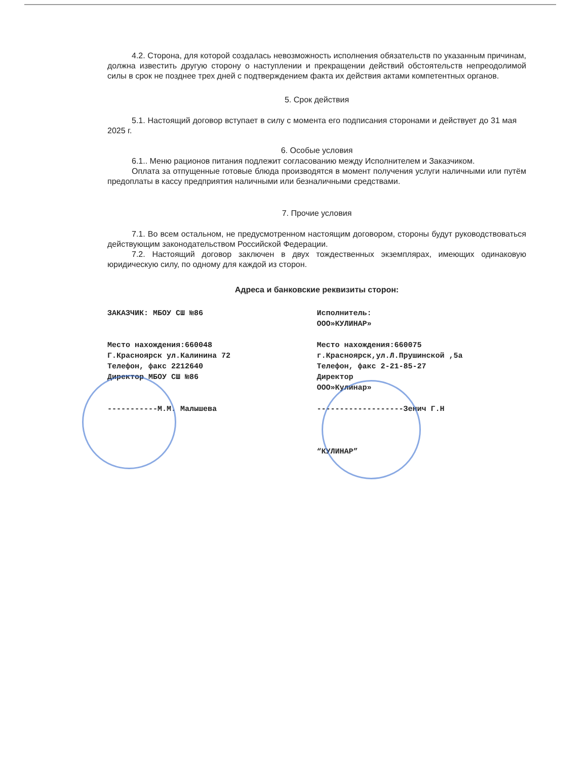4.2. Сторона, для которой создалась невозможность исполнения обязательств по указанным причинам, должна известить другую сторону о наступлении и прекращении действий обстоятельств непреодолимой силы в срок не позднее трех дней с подтверждением факта их действия актами компетентных органов.
5. Срок действия
5.1. Настоящий договор вступает в силу с момента его подписания сторонами и действует до 31 мая 2025 г.
6. Особые условия
6.1.. Меню рационов питания подлежит согласованию между Исполнителем и Заказчиком.
Оплата за отпущенные готовые блюда производятся в момент получения услуги наличными или путём предоплаты в кассу предприятия наличными или безналичными средствами.
7. Прочие условия
7.1. Во всем остальном, не предусмотренном настоящим договором, стороны будут руководствоваться действующим законодательством Российской Федерации.
7.2. Настоящий договор заключен в двух тождественных экземплярах, имеющих одинаковую юридическую силу, по одному для каждой из сторон.
Адреса и банковские реквизиты сторон:
ЗАКАЗЧИК: МБОУ СШ №86
Место нахождения:660048
Г.Красноярск ул.Калинина 72
Телефон, факс 2212640
Директор МБОУ СШ №86
-----------М.М. Малышева
Исполнитель:
ООО»КУЛИНАР»
Место нахождения:660075
г.Красноярск,ул.Л.Прушинской ,5а
Телефон, факс 2-21-85-27
Директор
ООО»Кулинар»
-------------------Зенич Г.Н
“КУЛИНАР”